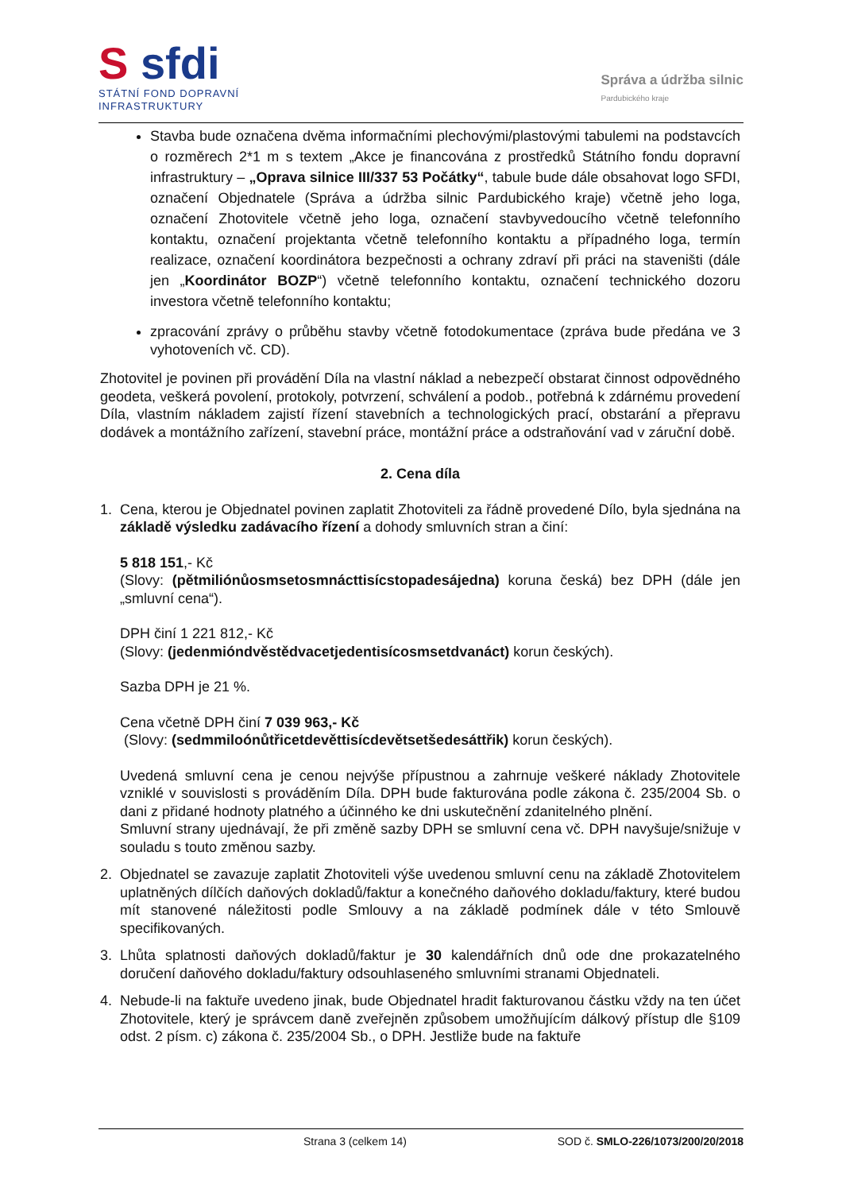S sfdi
STÁTNÍ FOND DOPRAVNÍ
INFRASTRUKTURY
Správa a údržba silnic
Pardubického kraje
Stavba bude označena dvěma informačními plechovými/plastovými tabulemi na podstavcích o rozměrech 2*1 m s textem „Akce je financována z prostředků Státního fondu dopravní infrastruktury – „Oprava silnice III/337 53 Počátky“, tabule bude dále obsahovat logo SFDI, označení Objednatele (Správa a údržba silnic Pardubického kraje) včetně jeho loga, označení Zhotovitele včetně jeho loga, označení stavbyvedoucího včetně telefonního kontaktu, označení projektanta včetně telefonního kontaktu a případného loga, termín realizace, označení koordinátora bezpečnosti a ochrany zdraví při práci na staveništi (dále jen „Koordinátor BOZP“) včetně telefonního kontaktu, označení technického dozoru investora včetně telefonního kontaktu;
zpracování zprávy o průběhu stavby včetně fotodokumentace (zpráva bude předána ve 3 vyhotoveních vč. CD).
Zhotovitel je povinen při provádění Díla na vlastní náklad a nebezpečí obstarat činnost odpovědného geodeta, veškerá povolení, protokoly, potvrzení, schválení a podob., potřebná k zdárnému provedení Díla, vlastním nákladem zajistí řízení stavebních a technologických prací, obstarání a přepravu dodávek a montážního zařízení, stavební práce, montážní práce a odstraňování vad v záruční době.
2. Cena díla
1. Cena, kterou je Objednatel povinen zaplatit Zhotoviteli za řádně provedené Dílo, byla sjednána na základě výsledku zadávacího řízení a dohody smluvních stran a činí:
5 818 151,- Kč
(Slovy: (pětmiliónůosmsetosmnácttisícstopadesájedna) koruna česká) bez DPH (dále jen „smluvní cena“).
DPH činí 1 221 812,- Kč
(Slovy: (jedenmióndvěstědvacetjedentisícosmsetdvanáct) korun českých).
Sazba DPH je 21 %.
Cena včetně DPH činí 7 039 963,- Kč
(Slovy: (sedmmiloónůtřicetdevěttisícdevětsetšedesáttřik) korun českých).
Uvedená smluvní cena je cenou nejvýše přípustnou a zahrnuje veškeré náklady Zhotovitele vzniklé v souvislosti s prováděním Díla. DPH bude fakturována podle zákona č. 235/2004 Sb. o dani z přidané hodnoty platného a účinného ke dni uskutečnění zdanitelného plnění.
Smluvní strany ujednávají, že při změně sazby DPH se smluvní cena vč. DPH navyšuje/snižuje v souladu s touto změnou sazby.
2. Objednatel se zavazuje zaplatit Zhotoviteli výše uvedenou smluvní cenu na základě Zhotovitelem uplatněných dílčích daňových dokladů/faktur a konečného daňového dokladu/faktury, které budou mít stanovené náležitosti podle Smlouvy a na základě podmínek dále v této Smlouvě specifikovaných.
3. Lhůta splatnosti daňových dokladů/faktur je 30 kalendářních dnů ode dne prokazatelného doručení daňového dokladu/faktury odsouhlaseného smluvními stranami Objednateli.
4. Nebude-li na faktuře uvedeno jinak, bude Objednatel hradit fakturovanou částku vždy na ten účet Zhotovitele, který je správcem daně zveřejněn způsobem umožňujícím dálkový přístup dle §109 odst. 2 písm. c) zákona č. 235/2004 Sb., o DPH. Jestliže bude na faktuře
Strana 3 (celkem 14) SOD č. SMLO-226/1073/200/20/2018